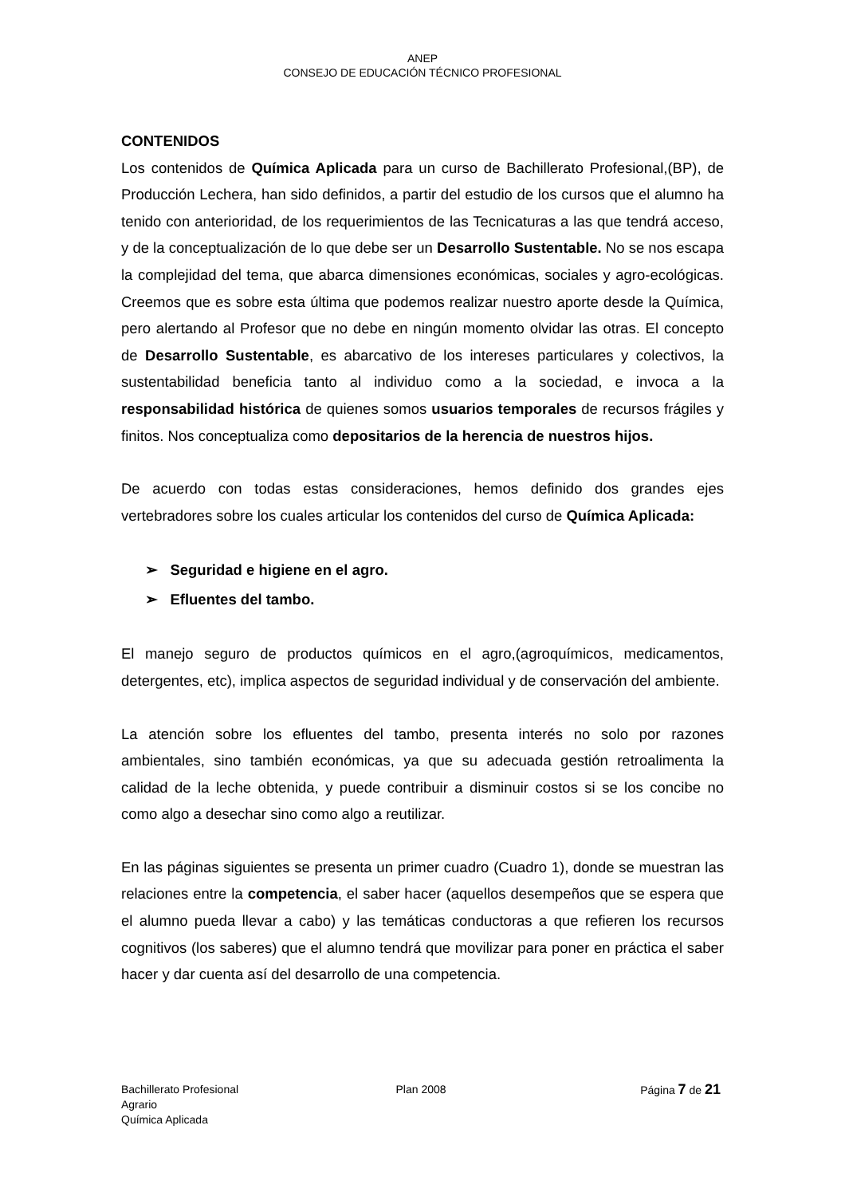ANEP
CONSEJO DE EDUCACIÓN TÉCNICO PROFESIONAL
CONTENIDOS
Los contenidos de Química Aplicada para un curso de Bachillerato Profesional,(BP), de Producción Lechera, han sido definidos, a partir del estudio de los cursos que el alumno ha tenido con anterioridad, de los requerimientos de las Tecnicaturas a las que tendrá acceso, y de la conceptualización de lo que debe ser un Desarrollo Sustentable. No se nos escapa la complejidad del tema, que abarca dimensiones económicas, sociales y agro-ecológicas. Creemos que es sobre esta última que podemos realizar nuestro aporte desde la Química, pero alertando al Profesor que no debe en ningún momento olvidar las otras. El concepto de Desarrollo Sustentable, es abarcativo de los intereses particulares y colectivos, la sustentabilidad beneficia tanto al individuo como a la sociedad, e invoca a la responsabilidad histórica de quienes somos usuarios temporales de recursos frágiles y finitos. Nos conceptualiza como depositarios de la herencia de nuestros hijos.
De acuerdo con todas estas consideraciones, hemos definido dos grandes ejes vertebradores sobre los cuales articular los contenidos del curso de Química Aplicada:
➢ Seguridad e higiene en el agro.
➢ Efluentes del tambo.
El manejo seguro de productos químicos en el agro,(agroquímicos, medicamentos, detergentes, etc), implica aspectos de seguridad individual y de conservación del ambiente.
La atención sobre los efluentes del tambo, presenta interés no solo por razones ambientales, sino también económicas, ya que su adecuada gestión retroalimenta la calidad de la leche obtenida, y puede contribuir a disminuir costos si se los concibe no como algo a desechar sino como algo a reutilizar.
En las páginas siguientes se presenta un primer cuadro (Cuadro 1), donde se muestran las relaciones entre la competencia, el saber hacer (aquellos desempeños que se espera que el alumno pueda llevar a cabo) y las temáticas conductoras a que refieren los recursos cognitivos (los saberes) que el alumno tendrá que movilizar para poner en práctica el saber hacer y dar cuenta así del desarrollo de una competencia.
Bachillerato Profesional
Agrario
Química Aplicada
Plan 2008 Página 7 de 21